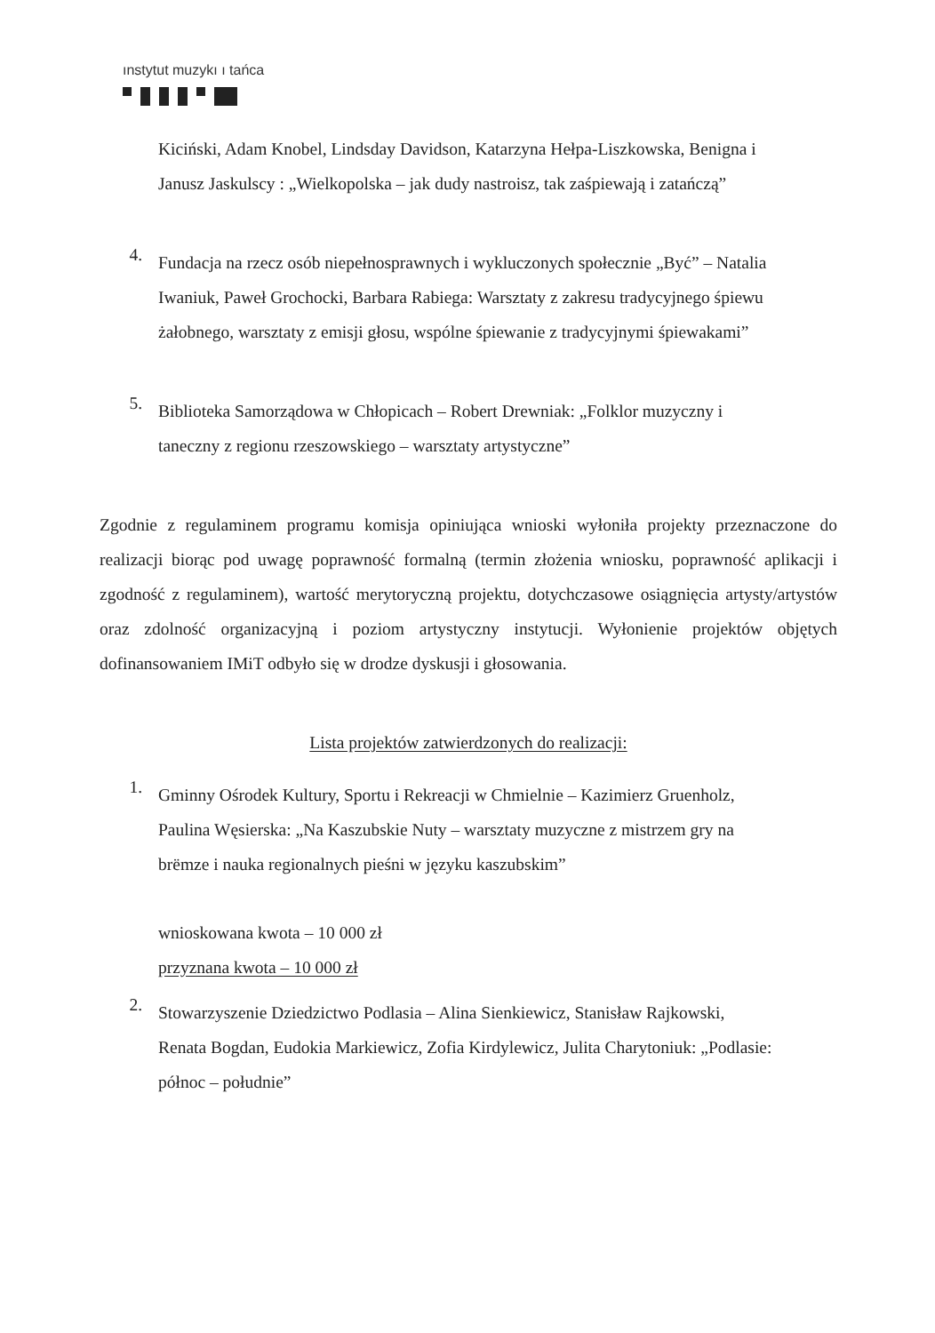ınstytut muzykı ı tańca
Kiciński, Adam Knobel, Lindsday Davidson, Katarzyna Hełpa-Liszkowska, Benigna i Janusz Jaskulscy : „Wielkopolska – jak dudy nastroisz, tak zaśpiewają i zatańczą”
4.
Fundacja na rzecz osób niepełnosprawnych i wykluczonych społecznie „Być” – Natalia Iwaniuk, Paweł Grochocki, Barbara Rabiega: Warsztaty z zakresu tradycyjnego śpiewu żałobnego, warsztaty z emisji głosu, wspólne śpiewanie z tradycyjnymi śpiewakami”
5.
Biblioteka Samorządowa w Chłopicach – Robert Drewniak: „Folklor muzyczny i taneczny z regionu rzeszowskiego – warsztaty artystyczne”
Zgodnie z regulaminem programu komisja opiniująca wnioski wyłoniła projekty przeznaczone do realizacji biorąc pod uwagę poprawność formalną (termin złożenia wniosku, poprawność aplikacji i zgodność z regulaminem), wartość merytoryczną projektu, dotychczasowe osiągnięcia artysty/artystów oraz zdolność organizacyjną i poziom artystyczny instytucji. Wyłonienie projektów objętych dofinansowaniem IMiT odbyło się w drodze dyskusji i głosowania.
Lista projektów zatwierdzonych do realizacji:
1.
Gminny Ośrodek Kultury, Sportu i Rekreacji w Chmielnie – Kazimierz Gruenholz, Paulina Węsierska: „Na Kaszubskie Nuty – warsztaty muzyczne z mistrzem gry na brëmze i nauka regionalnych pieśni w języku kaszubskim”
wnioskowana kwota – 10 000 zł
przyznana kwota – 10 000 zł
2.
Stowarzyszenie Dziedzictwo Podlasia – Alina Sienkiewicz, Stanisław Rajkowski, Renata Bogdan, Eudokia Markiewicz, Zofia Kirdylewicz, Julita Charytoniuk: „Podlasie: północ – południe”